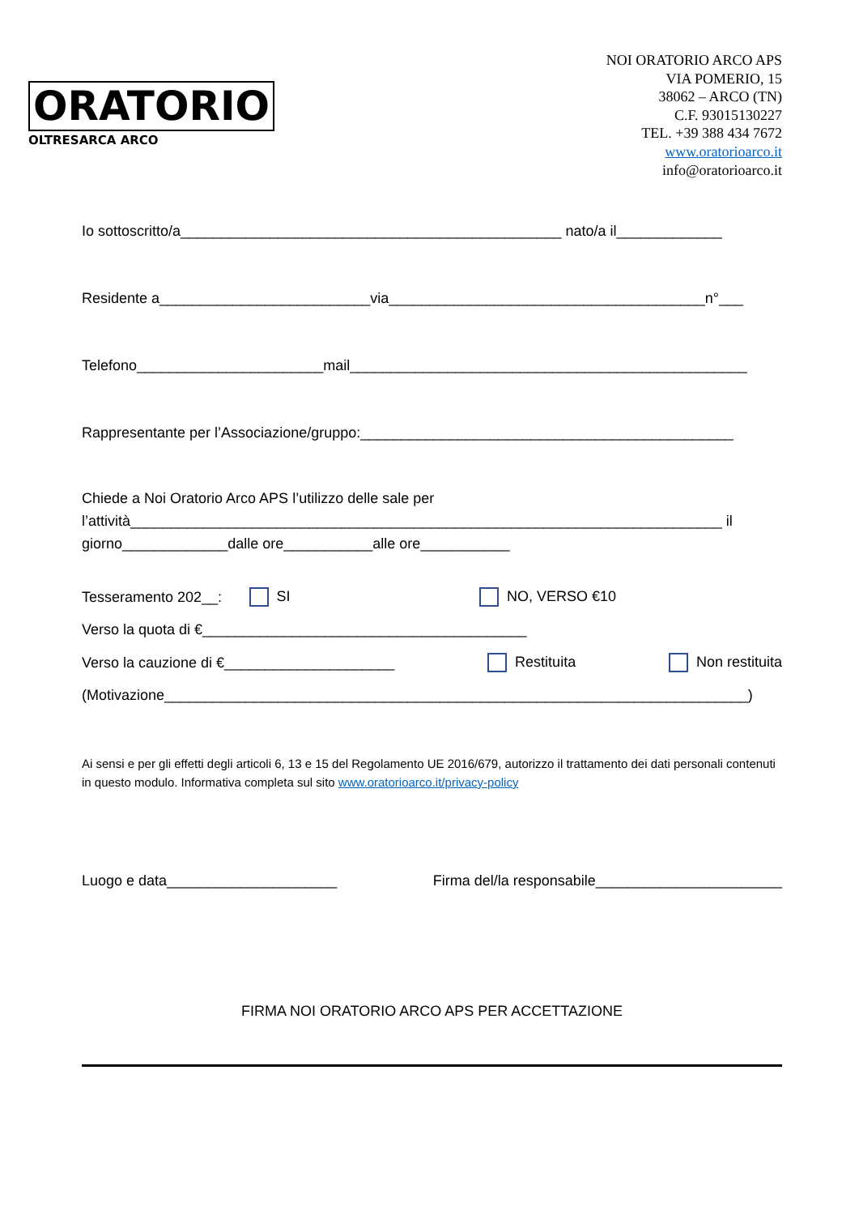ORATORIO
OLTRESARCA ARCO
NOI ORATORIO ARCO APS
VIA POMERIO, 15
38062 – ARCO (TN)
C.F. 93015130227
TEL. +39 388 434 7672
www.oratorioarco.it
info@oratorioarco.it
Io sottoscritto/a_______________________________________________ nato/a il_____________
Residente a__________________________via_______________________________________n°___
Telefono_______________________mail_________________________________________________
Rappresentante per l’Associazione/gruppo:______________________________________________
Chiede a Noi Oratorio Arco APS l’utilizzo delle sale per
l’attività_________________________________________________________________________ il
giorno_____________dalle ore___________alle ore___________
Tesseramento 202__: SI NO, VERSO €10
Verso la quota di €________________________________________
Verso la cauzione di €_____________________ Restituita Non restituita
(Motivazione________________________________________________________________________)
Ai sensi e per gli effetti degli articoli 6, 13 e 15 del Regolamento UE 2016/679, autorizzo il trattamento dei dati personali contenuti in questo modulo. Informativa completa sul sito www.oratorioarco.it/privacy-policy
Luogo e data_____________________ Firma del/la responsabile_______________________
FIRMA NOI ORATORIO ARCO APS PER ACCETTAZIONE